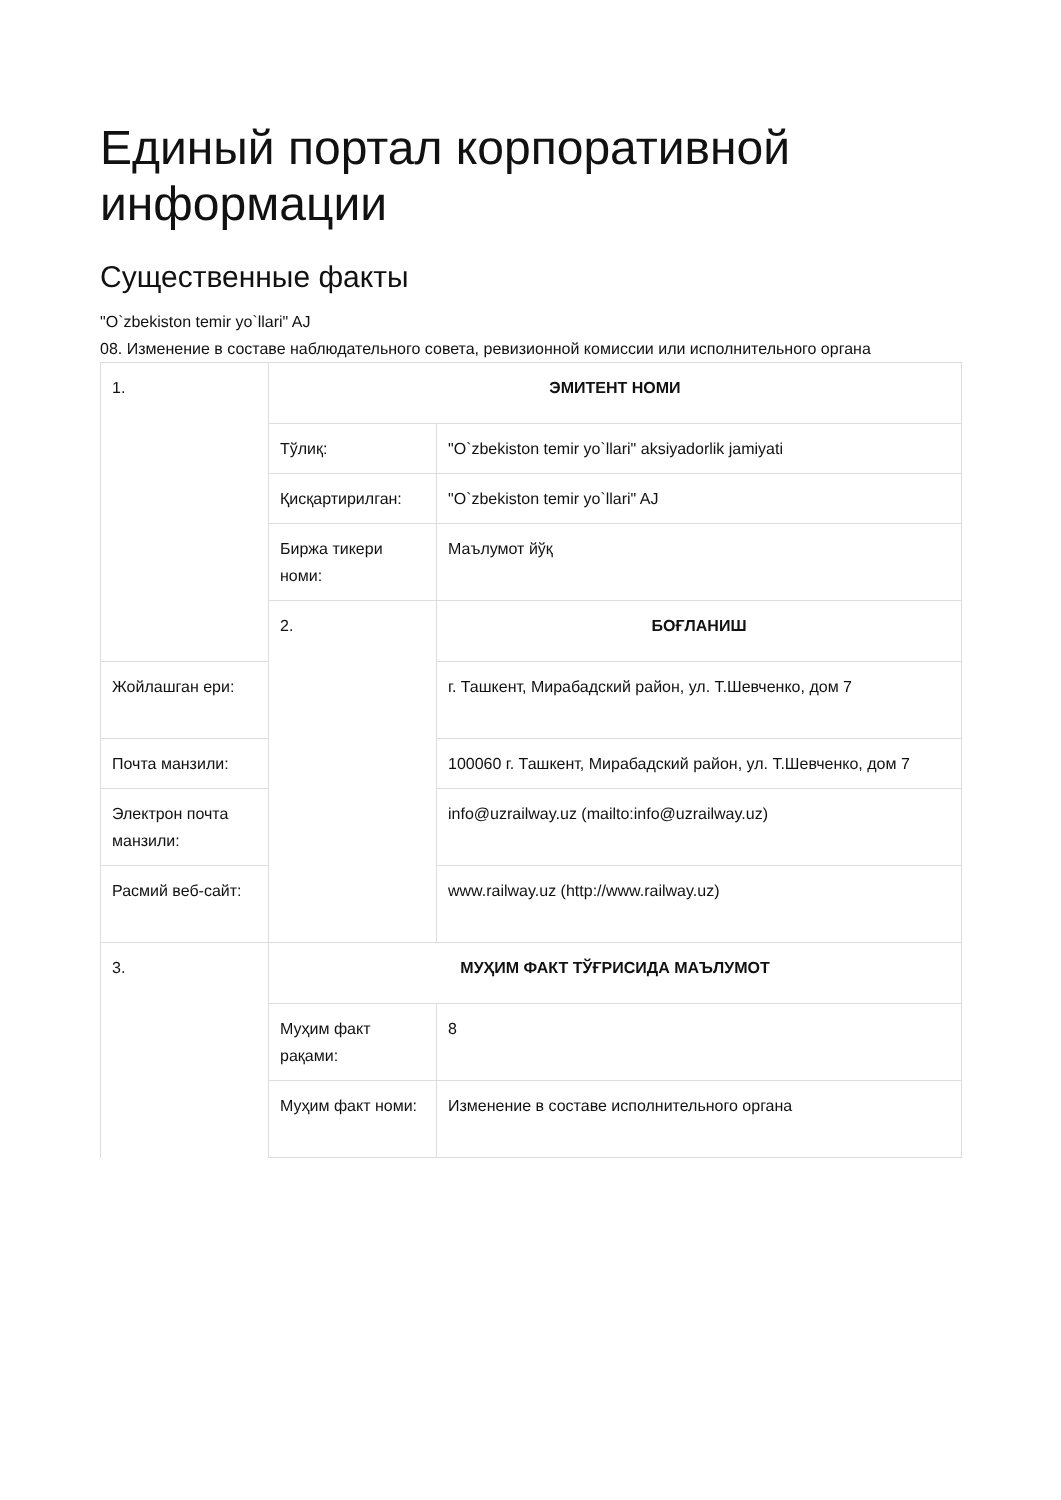Единый портал корпоративной информации
Существенные факты
"O`zbekiston temir yo`llari" AJ
08. Изменение в составе наблюдательного совета, ревизионной комиссии или исполнительного органа
| 1. | ЭМИТЕНТ НОМИ | |
| | Тўлиқ: | "O`zbekiston temir yo`llari" aksiyadorlik jamiyati |
| | Қисқартирилган: | "O`zbekiston temir yo`llari" AJ |
| | Биржа тикери номи: | Маълумот йўқ |
| | 2. | БОҒЛАНИШ |
| Жойлашган ери: | | г. Ташкент, Мирабадский район, ул. Т.Шевченко, дом 7 |
| Почта манзили: | | 100060 г. Ташкент, Мирабадский район, ул. Т.Шевченко, дом 7 |
| Электрон почта манзили: | | info@uzrailway.uz (mailto:info@uzrailway.uz) |
| Расмий веб-сайт: | | www.railway.uz (http://www.railway.uz) |
| 3. | МУҲИМ ФАКТ ТЎҒРИСИДА МАЪЛУМОТ | |
| | Муҳим факт рақами: | 8 |
| | Муҳим факт номи: | Изменение в составе исполнительного органа |